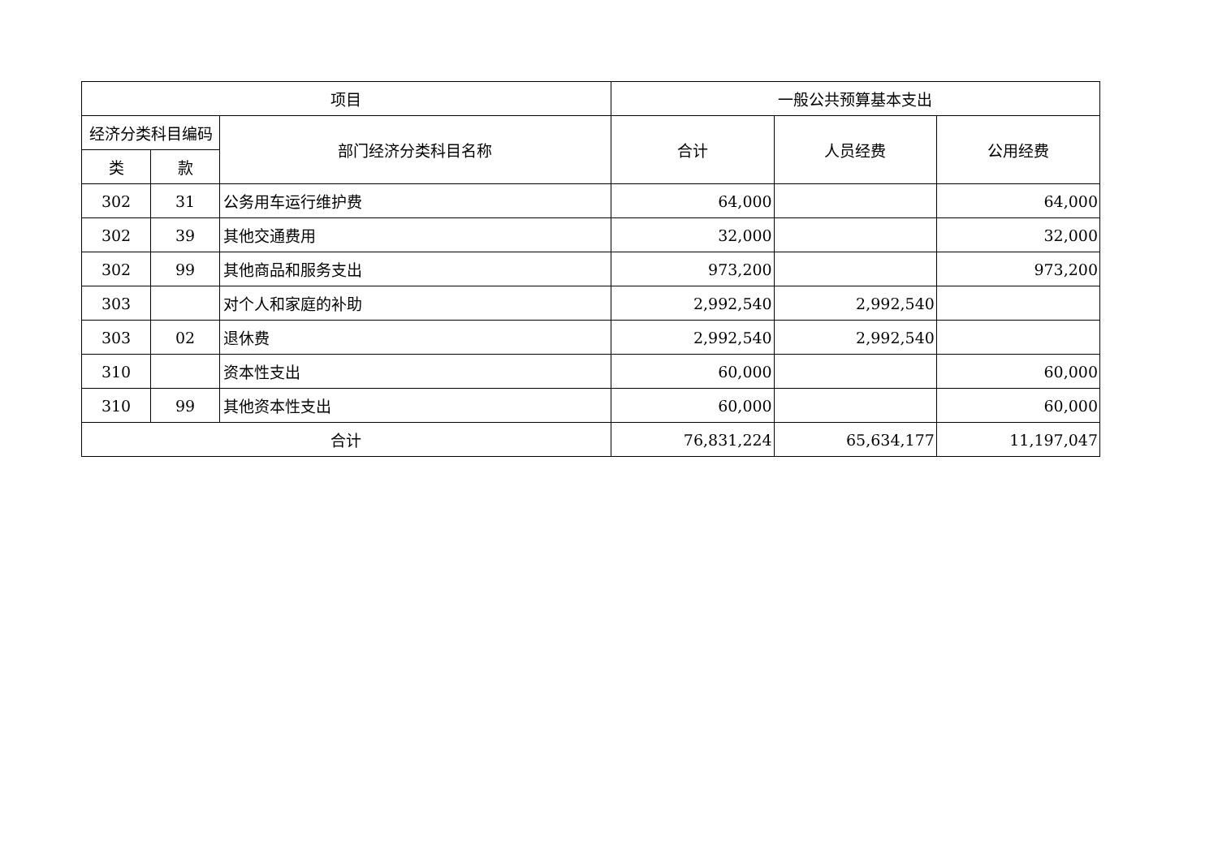| 项目 | | | 一般公共预算基本支出 | | |
| --- | --- | --- | --- | --- | --- |
| 经济分类科目编码 | | 部门经济分类科目名称 | 合计 | 人员经费 | 公用经费 |
| 类 | 款 | | | | |
| 302 | 31 | 公务用车运行维护费 | 64,000 | | 64,000 |
| 302 | 39 | 其他交通费用 | 32,000 | | 32,000 |
| 302 | 99 | 其他商品和服务支出 | 973,200 | | 973,200 |
| 303 | | 对个人和家庭的补助 | 2,992,540 | 2,992,540 | |
| 303 | 02 | 退休费 | 2,992,540 | 2,992,540 | |
| 310 | | 资本性支出 | 60,000 | | 60,000 |
| 310 | 99 | 其他资本性支出 | 60,000 | | 60,000 |
| 合计 | | | 76,831,224 | 65,634,177 | 11,197,047 |